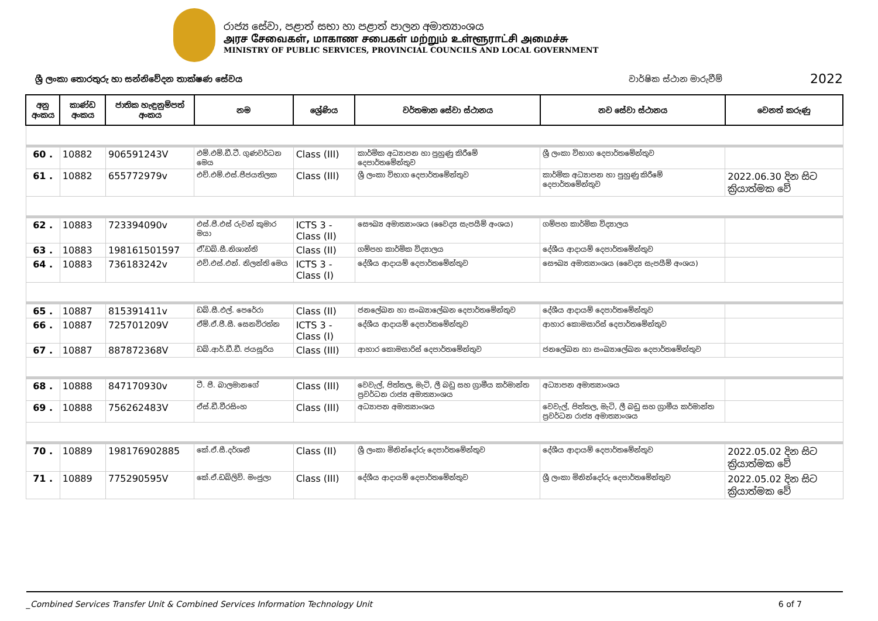රාජ්‍ය සේවා, පළාත් සභා හා පළාත් පාලන අමාත්‍යාංශය
அரச சேவைகள், மாகாண சபைகள் மற்றும் உள்ளூராட்சி அமைச்சு
MINISTRY OF PUBLIC SERVICES, PROVINCIAL COUNCILS AND LOCAL GOVERNMENT
ශ්‍රී ලංකා තොරතුරු හා සන්නිවේදන තාක්ෂණ සේවය වාර්ෂික ස්ථාන මාරුවීම් 2022
| අනු අංකය | කාණ්ඩ අංකය | ජාතික හැඳුනුම්පත් අංකය | නම | ශ්‍රේණිය | වර්තමාන සේවා ස්ථානය | නව සේවා ස්ථානය | වෙනත් කරුණු |
| --- | --- | --- | --- | --- | --- | --- | --- |
| 60 . | 10882 | 906591243V | එම්.එම්.ඩී.ටී. ගුණවර්ධන මෙය | Class (III) | කාර්මික අධ්‍යාපන හා පුහුණු කිරීමේ දෙපාර්තමේන්තුව | ශ්‍රී ලංකා විභාග දෙපාර්තමේන්තුව | |
| 61 . | 10882 | 655772979v | එච්.එම්.එස්.පීජයතිලක | Class (III) | ශ්‍රී ලංකා විභාග දෙපාර්තමේන්තුව | කාර්මික අධ්‍යාපන හා පුහුණු කිරීමේ දෙපාර්තමේන්තුව | 2022.06.30 දින සිට ක්‍රියාත්මක වේ |
| 62 . | 10883 | 723394090v | එස්.පී.එස් රුවන් කුමාර මයා | ICTS 3 - Class (II) | සෞඛ්‍ය අමාත්‍යාංශය (වෛද්‍ය සැපයීම් අංශය) | ගම්පහ කාර්මික විද්‍යාලය | |
| 63 . | 10883 | 198161501597 | ඒ්.ඩබ්.සී.නිශාන්ති | Class (II) | ගම්පහ කාර්මික විද්‍යාලය | දේශීය ආදායම් දෙපාර්තමේන්තුව | |
| 64 . | 10883 | 736183242v | එච්.එස්.එන්. නිලන්ති මෙය | ICTS 3 - Class (I) | දේශීය ආදායම් දෙපාර්තමේන්තුව | සෞඛ්‍ය අමාත්‍යාංශය (වෛද්‍ය සැපයීම් අංශය) | |
| 65 . | 10887 | 815391411v | ඩබ්.සී.එල්. පෙරේරා | Class (II) | ජනලේඛන හා සංඛ්‍යාලේඛන දෙපාර්තමේන්තුව | දේශීය ආදායම් දෙපාර්තමේන්තුව | |
| 66 . | 10887 | 725701209V | ඒම්.ඒ.ජී.සී. සෙනවිරත්න | ICTS 3 - Class (I) | දේශීය ආදායම් දෙපාර්තමේන්තුව | ආහාර කොමසාරිස් දෙපාර්තමේන්තුව | |
| 67 . | 10887 | 887872368V | ඩබ්.ආර්.ඩී.ඩී. ජයසූරිය | Class (III) | ආහාර කොමසාරිස් දෙපාර්තමේන්තුව | ජනලේඛන හා සංඛ්‍යාලේඛන දෙපාර්තමේන්තුව | |
| 68 . | 10888 | 847170930v | ටී. පී. බාලමානගේ | Class (III) | වෙවැල්, පිත්තල, මැටි, ලී බඩු සහ ග්‍රාමීය කර්මාන්ත ප්‍රවර්ධන රාජ්‍ය අමාත්‍යාංශය | අධ්‍යාපන අමාත්‍යාංශය | |
| 69 . | 10888 | 756262483V | ඒස්.ඩී.වීරසිංහ | Class (III) | අධ්‍යාපන අමාත්‍යාංශය | වෙවැල්, පිත්තල, මැටි, ලී බඩු සහ ග්‍රාමීය කර්මාන්ත ප්‍රවර්ධන රාජ්‍ය අමාත්‍යාංශය | |
| 70 . | 10889 | 198176902885 | කේ.ඒ.සී.දර්ශනී | Class (II) | ශ්‍රී ලංකා මිනින්දෝරු දෙපාර්තමේන්තුව | දේශීය ආදායම් දෙපාර්තමේන්තුව | 2022.05.02 දින සිට ක්‍රියාත්මක වේ |
| 71 . | 10889 | 775290595V | කේ.ඒ.ඩබ්ලිව්. මංජුලා | Class (III) | දේශීය ආදායම් දෙපාර්තමේන්තුව | ශ්‍රී ලංකා මිනින්දෝරු දෙපාර්තමේන්තුව | 2022.05.02 දින සිට ක්‍රියාත්මක වේ |
_Combined Services Transfer Unit & Combined Services Information Technology Unit 6 of 7